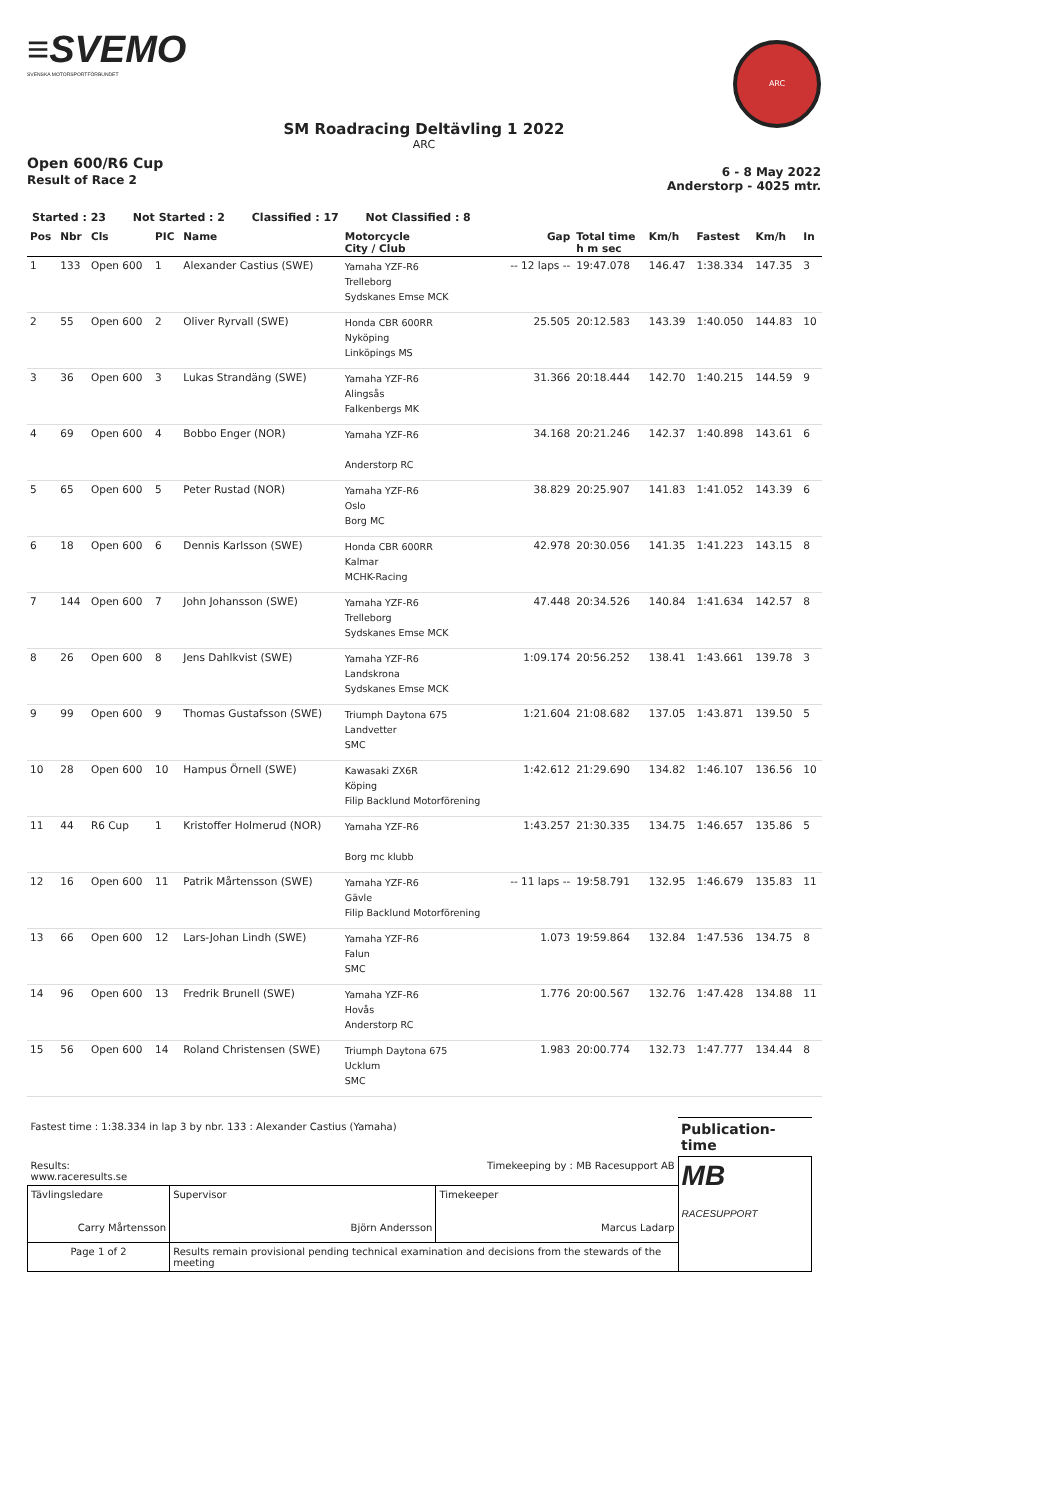≡SVEMO
SVENSKA MOTORSPORTFÖRBUNDET
ARC
SM Roadracing Deltävling 1 2022
ARC
Open 600/R6 Cup
Result of Race 2
6 - 8 May 2022
Anderstorp - 4025 mtr.
Started : 23 Not Started : 2 Classified : 17 Not Classified : 8
| Pos | Nbr | Cls | PIC | Name | Motorcycle City / Club | Gap | Total time h m sec | Km/h | Fastest | Km/h | In |
| --- | --- | --- | --- | --- | --- | --- | --- | --- | --- | --- | --- |
| 1 | 133 | Open 600 | 1 | Alexander Castius (SWE) | Yamaha YZF-R6 Trelleborg Sydskanes Emse MCK | -- 12 laps -- | 19:47.078 | 146.47 | 1:38.334 | 147.35 | 3 |
| 2 | 55 | Open 600 | 2 | Oliver Ryrvall (SWE) | Honda CBR 600RR Nyköping Linköpings MS | 25.505 | 20:12.583 | 143.39 | 1:40.050 | 144.83 | 10 |
| 3 | 36 | Open 600 | 3 | Lukas Strandäng (SWE) | Yamaha YZF-R6 Alingsås Falkenbergs MK | 31.366 | 20:18.444 | 142.70 | 1:40.215 | 144.59 | 9 |
| 4 | 69 | Open 600 | 4 | Bobbo Enger (NOR) | Yamaha YZF-R6 Anderstorp RC | 34.168 | 20:21.246 | 142.37 | 1:40.898 | 143.61 | 6 |
| 5 | 65 | Open 600 | 5 | Peter Rustad (NOR) | Yamaha YZF-R6 Oslo Borg MC | 38.829 | 20:25.907 | 141.83 | 1:41.052 | 143.39 | 6 |
| 6 | 18 | Open 600 | 6 | Dennis Karlsson (SWE) | Honda CBR 600RR Kalmar MCHK-Racing | 42.978 | 20:30.056 | 141.35 | 1:41.223 | 143.15 | 8 |
| 7 | 144 | Open 600 | 7 | John Johansson (SWE) | Yamaha YZF-R6 Trelleborg Sydskanes Emse MCK | 47.448 | 20:34.526 | 140.84 | 1:41.634 | 142.57 | 8 |
| 8 | 26 | Open 600 | 8 | Jens Dahlkvist (SWE) | Yamaha YZF-R6 Landskrona Sydskanes Emse MCK | 1:09.174 | 20:56.252 | 138.41 | 1:43.661 | 139.78 | 3 |
| 9 | 99 | Open 600 | 9 | Thomas Gustafsson (SWE) | Triumph Daytona 675 Landvetter SMC | 1:21.604 | 21:08.682 | 137.05 | 1:43.871 | 139.50 | 5 |
| 10 | 28 | Open 600 | 10 | Hampus Örnell (SWE) | Kawasaki ZX6R Köping Filip Backlund Motorförening | 1:42.612 | 21:29.690 | 134.82 | 1:46.107 | 136.56 | 10 |
| 11 | 44 | R6 Cup | 1 | Kristoffer Holmerud (NOR) | Yamaha YZF-R6 Borg mc klubb | 1:43.257 | 21:30.335 | 134.75 | 1:46.657 | 135.86 | 5 |
| 12 | 16 | Open 600 | 11 | Patrik Mårtensson (SWE) | Yamaha YZF-R6 Gävle Filip Backlund Motorförening | -- 11 laps -- | 19:58.791 | 132.95 | 1:46.679 | 135.83 | 11 |
| 13 | 66 | Open 600 | 12 | Lars-Johan Lindh (SWE) | Yamaha YZF-R6 Falun SMC | 1.073 | 19:59.864 | 132.84 | 1:47.536 | 134.75 | 8 |
| 14 | 96 | Open 600 | 13 | Fredrik Brunell (SWE) | Yamaha YZF-R6 Hovås Anderstorp RC | 1.776 | 20:00.567 | 132.76 | 1:47.428 | 134.88 | 11 |
| 15 | 56 | Open 600 | 14 | Roland Christensen (SWE) | Triumph Daytona 675 Ucklum SMC | 1.983 | 20:00.774 | 132.73 | 1:47.777 | 134.44 | 8 |
| Fastest time : 1:38.334 in lap 3 by nbr. 133 : Alexander Castius (Yamaha) | | | Publication-time |
| Results: www.raceresults.se | Timekeeping by : MB Racesupport AB | | MB RACESUPPORT |
| Tävlingsledare Carry Mårtensson | Supervisor Björn Andersson | Timekeeper Marcus Ladarp | |
| Page 1 of 2 | Results remain provisional pending technical examination and decisions from the stewards of the meeting | | |